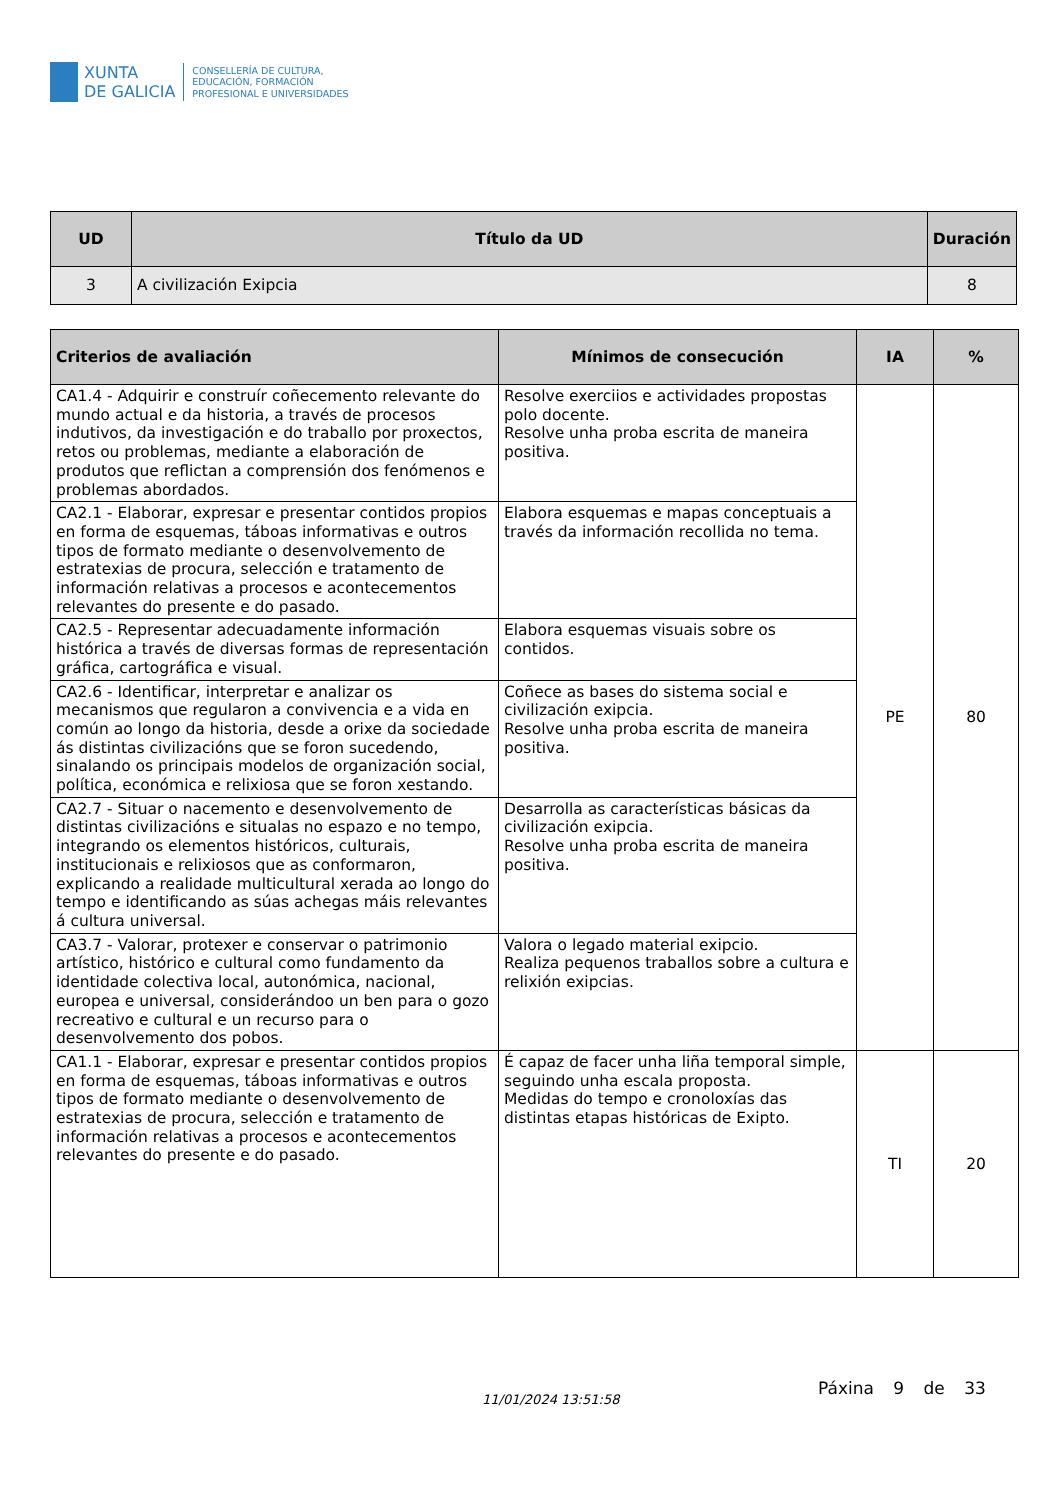XUNTA
DE GALICIA
CONSELLERÍA DE CULTURA,
EDUCACIÓN, FORMACIÓN
PROFESIONAL E UNIVERSIDADES
| UD | Título da UD | Duración |
| --- | --- | --- |
| 3 | A civilización Exipcia | 8 |
| Criterios de avaliación | Mínimos de consecución | IA | % |
| --- | --- | --- | --- |
| CA1.4 - Adquirir e construír coñecemento relevante do mundo actual e da historia, a través de procesos indutivos, da investigación e do traballo por proxectos, retos ou problemas, mediante a elaboración de produtos que reflictan a comprensión dos fenómenos e problemas abordados. | Resolve exerciios e actividades propostas polo docente. Resolve unha proba escrita de maneira positiva. | PE | 80 |
| CA2.1 - Elaborar, expresar e presentar contidos propios en forma de esquemas, táboas informativas e outros tipos de formato mediante o desenvolvemento de estratexias de procura, selección e tratamento de información relativas a procesos e acontecementos relevantes do presente e do pasado. | Elabora esquemas e mapas conceptuais a través da información recollida no tema. | | |
| CA2.5 - Representar adecuadamente información histórica a través de diversas formas de representación gráfica, cartográfica e visual. | Elabora esquemas visuais sobre os contidos. | | |
| CA2.6 - Identificar, interpretar e analizar os mecanismos que regularon a convivencia e a vida en común ao longo da historia, desde a orixe da sociedade ás distintas civilizacións que se foron sucedendo, sinalando os principais modelos de organización social, política, económica e relixiosa que se foron xestando. | Coñece as bases do sistema social e civilización exipcia. Resolve unha proba escrita de maneira positiva. | | |
| CA2.7 - Situar o nacemento e desenvolvemento de distintas civilizacións e situalas no espazo e no tempo, integrando os elementos históricos, culturais, institucionais e relixiosos que as conformaron, explicando a realidade multicultural xerada ao longo do tempo e identificando as súas achegas máis relevantes á cultura universal. | Desarrolla as características básicas da civilización exipcia. Resolve unha proba escrita de maneira positiva. | | |
| CA3.7 - Valorar, protexer e conservar o patrimonio artístico, histórico e cultural como fundamento da identidade colectiva local, autonómica, nacional, europea e universal, considerándoo un ben para o gozo recreativo e cultural e un recurso para o desenvolvemento dos pobos. | Valora o legado material exipcio. Realiza pequenos traballos sobre a cultura e relixión exipcias. | | |
| CA1.1 - Elaborar, expresar e presentar contidos propios en forma de esquemas, táboas informativas e outros tipos de formato mediante o desenvolvemento de estratexias de procura, selección e tratamento de información relativas a procesos e acontecementos relevantes do presente e do pasado. | É capaz de facer unha liña temporal simple, seguindo unha escala proposta. Medidas do tempo e cronoloxías das distintas etapas históricas de Exipto. | TI | 20 |
11/01/2024 13:51:58
Páxina 9 de 33